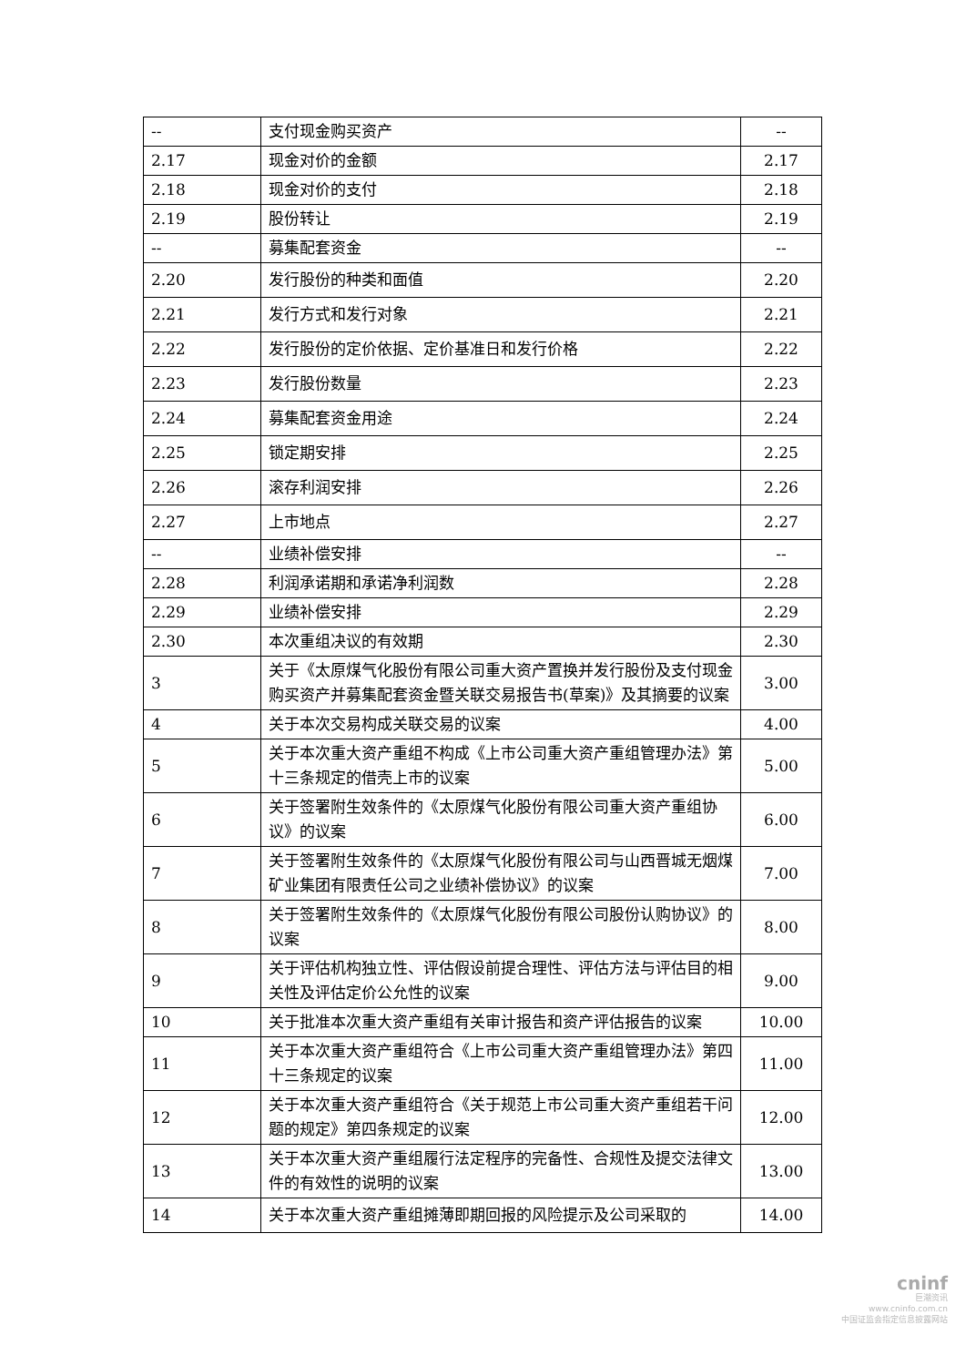| -- | 支付现金购买资产 | -- |
| 2.17 | 现金对价的金额 | 2.17 |
| 2.18 | 现金对价的支付 | 2.18 |
| 2.19 | 股份转让 | 2.19 |
| -- | 募集配套资金 | -- |
| 2.20 | 发行股份的种类和面值 | 2.20 |
| 2.21 | 发行方式和发行对象 | 2.21 |
| 2.22 | 发行股份的定价依据、定价基准日和发行价格 | 2.22 |
| 2.23 | 发行股份数量 | 2.23 |
| 2.24 | 募集配套资金用途 | 2.24 |
| 2.25 | 锁定期安排 | 2.25 |
| 2.26 | 滚存利润安排 | 2.26 |
| 2.27 | 上市地点 | 2.27 |
| -- | 业绩补偿安排 | -- |
| 2.28 | 利润承诺期和承诺净利润数 | 2.28 |
| 2.29 | 业绩补偿安排 | 2.29 |
| 2.30 | 本次重组决议的有效期 | 2.30 |
| 3 | 关于《太原煤气化股份有限公司重大资产置换并发行股份及支付现金购买资产并募集配套资金暨关联交易报告书(草案)》及其摘要的议案 | 3.00 |
| 4 | 关于本次交易构成关联交易的议案 | 4.00 |
| 5 | 关于本次重大资产重组不构成《上市公司重大资产重组管理办法》第十三条规定的借壳上市的议案 | 5.00 |
| 6 | 关于签署附生效条件的《太原煤气化股份有限公司重大资产重组协议》的议案 | 6.00 |
| 7 | 关于签署附生效条件的《太原煤气化股份有限公司与山西晋城无烟煤矿业集团有限责任公司之业绩补偿协议》的议案 | 7.00 |
| 8 | 关于签署附生效条件的《太原煤气化股份有限公司股份认购协议》的议案 | 8.00 |
| 9 | 关于评估机构独立性、评估假设前提合理性、评估方法与评估目的相关性及评估定价公允性的议案 | 9.00 |
| 10 | 关于批准本次重大资产重组有关审计报告和资产评估报告的议案 | 10.00 |
| 11 | 关于本次重大资产重组符合《上市公司重大资产重组管理办法》第四十三条规定的议案 | 11.00 |
| 12 | 关于本次重大资产重组符合《关于规范上市公司重大资产重组若干问题的规定》第四条规定的议案 | 12.00 |
| 13 | 关于本次重大资产重组履行法定程序的完备性、合规性及提交法律文件的有效性的说明的议案 | 13.00 |
| 14 | 关于本次重大资产重组摊薄即期回报的风险提示及公司采取的 | 14.00 |
cninf
巨潮资讯
www.cninfo.com.cn
中国证监会指定信息披露网站